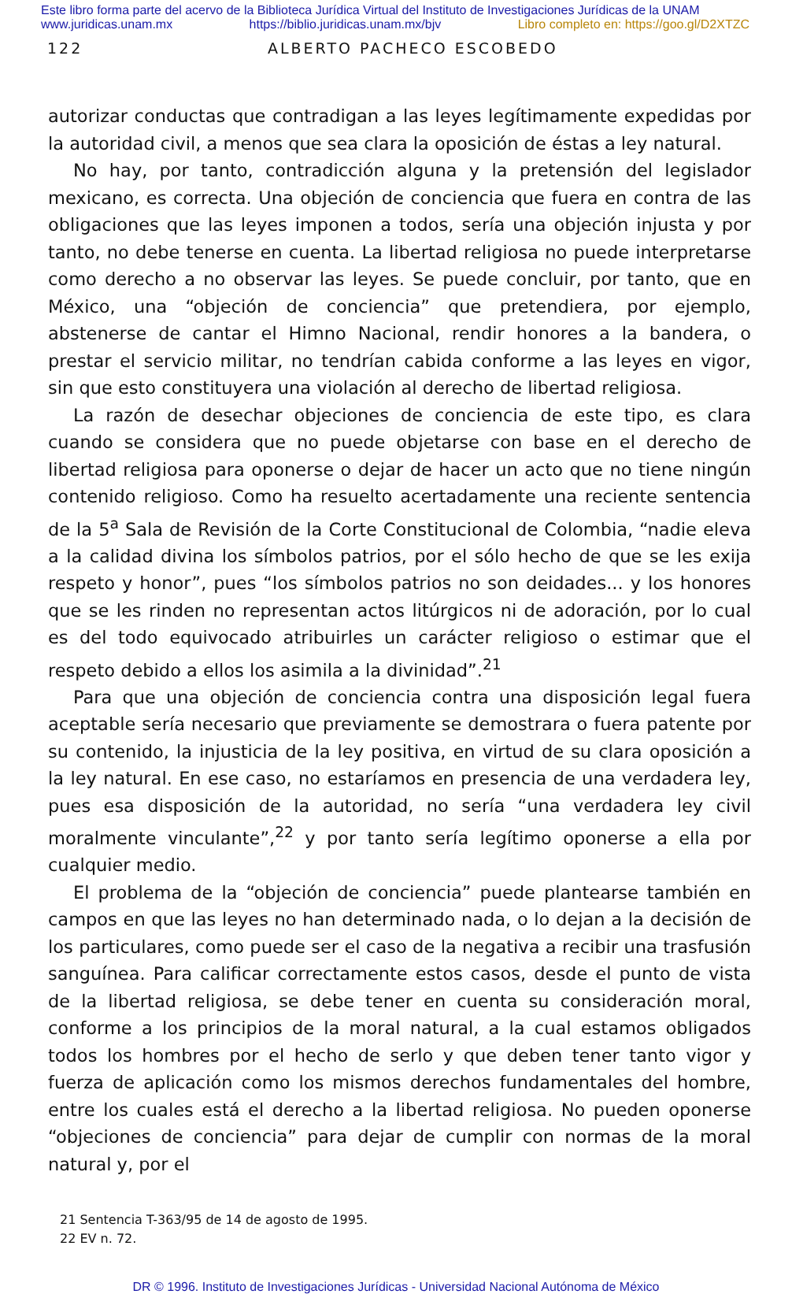Este libro forma parte del acervo de la Biblioteca Jurídica Virtual del Instituto de Investigaciones Jurídicas de la UNAM
www.juridicas.unam.mx https://biblio.juridicas.unam.mx/bjv Libro completo en: https://goo.gl/D2XTZC
122 ALBERTO PACHECO ESCOBEDO
autorizar conductas que contradigan a las leyes legítimamente expedidas por la autoridad civil, a menos que sea clara la oposición de éstas a ley natural.
No hay, por tanto, contradicción alguna y la pretensión del legislador mexicano, es correcta. Una objeción de conciencia que fuera en contra de las obligaciones que las leyes imponen a todos, sería una objeción injusta y por tanto, no debe tenerse en cuenta. La libertad religiosa no puede interpretarse como derecho a no observar las leyes. Se puede concluir, por tanto, que en México, una “objeción de conciencia” que pretendiera, por ejemplo, abstenerse de cantar el Himno Nacional, rendir honores a la bandera, o prestar el servicio militar, no tendrían cabida conforme a las leyes en vigor, sin que esto constituyera una violación al derecho de libertad religiosa.
La razón de desechar objeciones de conciencia de este tipo, es clara cuando se considera que no puede objetarse con base en el derecho de libertad religiosa para oponerse o dejar de hacer un acto que no tiene ningún contenido religioso. Como ha resuelto acertadamente una reciente sentencia de la 5<sup>a</sup> Sala de Revisión de la Corte Constitucional de Colombia, “nadie eleva a la calidad divina los símbolos patrios, por el sólo hecho de que se les exija respeto y honor”, pues “los símbolos patrios no son deidades... y los honores que se les rinden no representan actos litúrgicos ni de adoración, por lo cual es del todo equivocado atribuirles un carácter religioso o estimar que el respeto debido a ellos los asimila a la divinidad”.<sup>21</sup>
Para que una objeción de conciencia contra una disposición legal fuera aceptable sería necesario que previamente se demostrara o fuera patente por su contenido, la injusticia de la ley positiva, en virtud de su clara oposición a la ley natural. En ese caso, no estaríamos en presencia de una verdadera ley, pues esa disposición de la autoridad, no sería “una verdadera ley civil moralmente vinculante”,<sup>22</sup> y por tanto sería legítimo oponerse a ella por cualquier medio.
El problema de la “objeción de conciencia” puede plantearse también en campos en que las leyes no han determinado nada, o lo dejan a la decisión de los particulares, como puede ser el caso de la negativa a recibir una trasfusión sanguínea. Para calificar correctamente estos casos, desde el punto de vista de la libertad religiosa, se debe tener en cuenta su consideración moral, conforme a los principios de la moral natural, a la cual estamos obligados todos los hombres por el hecho de serlo y que deben tener tanto vigor y fuerza de aplicación como los mismos derechos fundamentales del hombre, entre los cuales está el derecho a la libertad religiosa. No pueden oponerse “objeciones de conciencia” para dejar de cumplir con normas de la moral natural y, por el
21 Sentencia T-363/95 de 14 de agosto de 1995.
22 EV n. 72.
DR © 1996. Instituto de Investigaciones Jurídicas - Universidad Nacional Autónoma de México